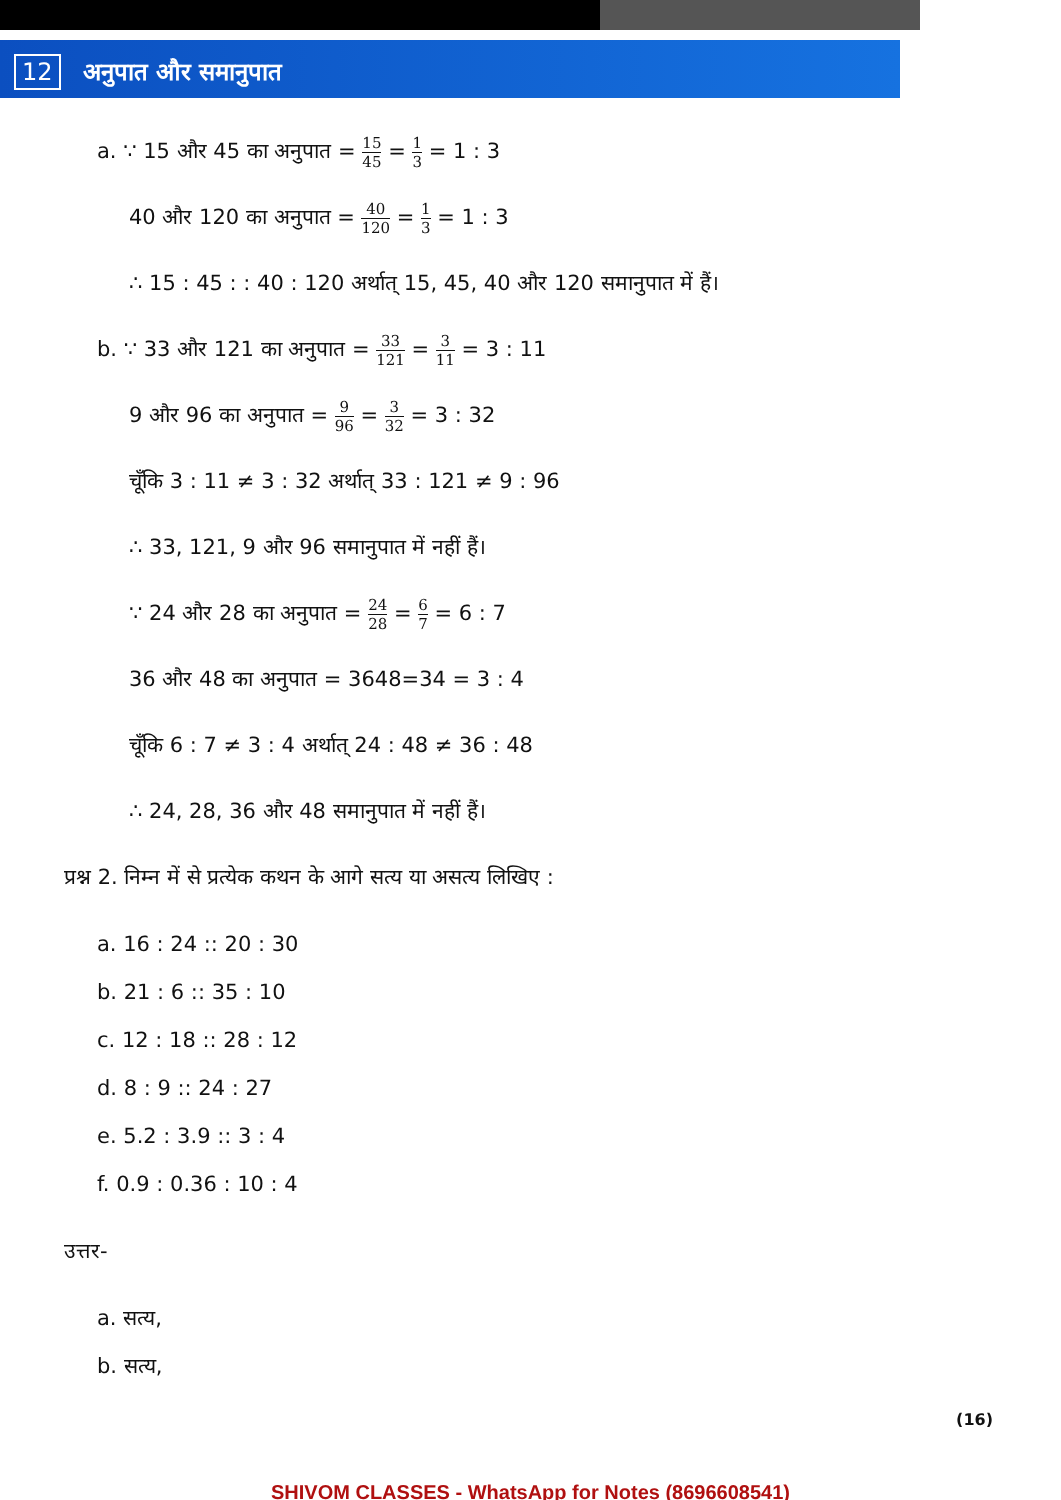12 अनुपात और समानुपात
a. ∵ 15 और 45 का अनुपात = 15 45 = 1 3 = 1 : 3
40 और 120 का अनुपात = 40 120 = 1 3 = 1 : 3
∴ 15 : 45 : : 40 : 120 अर्थात् 15, 45, 40 और 120 समानुपात में हैं।
b. ∵ 33 और 121 का अनुपात = 33 121 = 3 11 = 3 : 11
9 और 96 का अनुपात = 9 96 = 3 32 = 3 : 32
चूँकि 3 : 11 ≠ 3 : 32 अर्थात् 33 : 121 ≠ 9 : 96
∴ 33, 121, 9 और 96 समानुपात में नहीं हैं।
∵ 24 और 28 का अनुपात = 24 28 = 6 7 = 6 : 7
36 और 48 का अनुपात = 3648=34 = 3 : 4
चूँकि 6 : 7 ≠ 3 : 4 अर्थात् 24 : 48 ≠ 36 : 48
∴ 24, 28, 36 और 48 समानुपात में नहीं हैं।
प्रश्न 2. निम्न में से प्रत्येक कथन के आगे सत्य या असत्य लिखिए :
a. 16 : 24 :: 20 : 30
b. 21 : 6 :: 35 : 10
c. 12 : 18 :: 28 : 12
d. 8 : 9 :: 24 : 27
e. 5.2 : 3.9 :: 3 : 4
f. 0.9 : 0.36 : 10 : 4
उत्तर-
a. सत्य,
b. सत्य,
(16)
SHIVOM CLASSES - WhatsApp for Notes (8696608541)